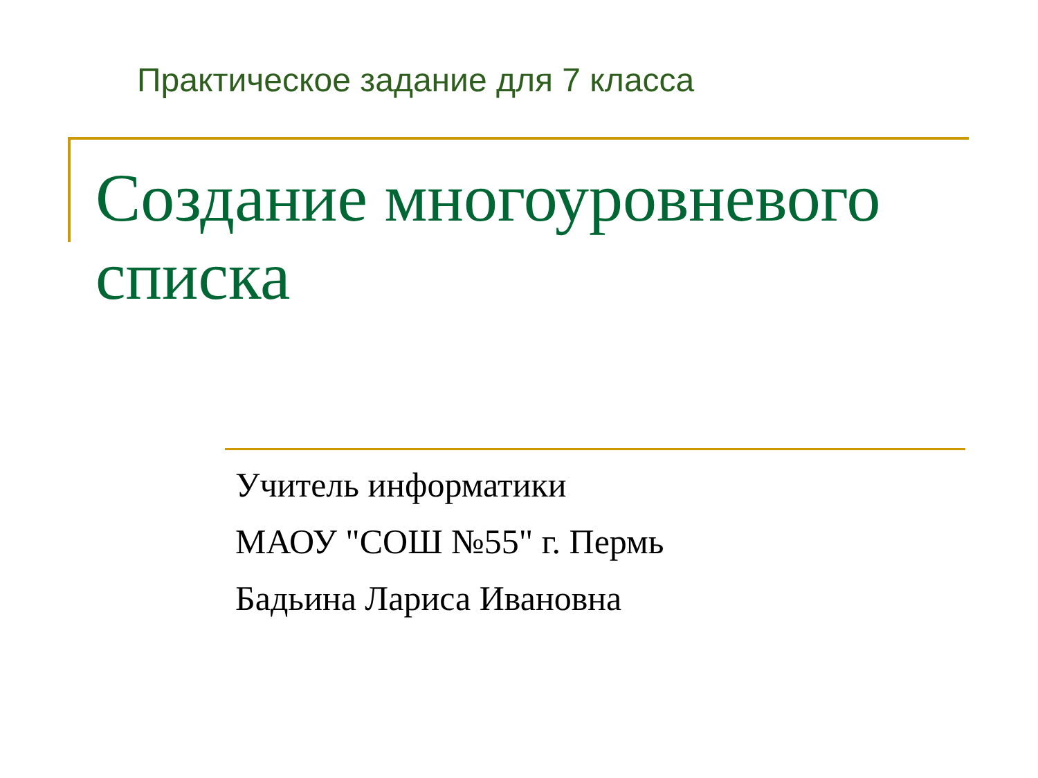Практическое задание для 7 класса
Создание многоуровневого списка
Учитель информатики
МАОУ "СОШ №55" г. Пермь
Бадьина Лариса Ивановна